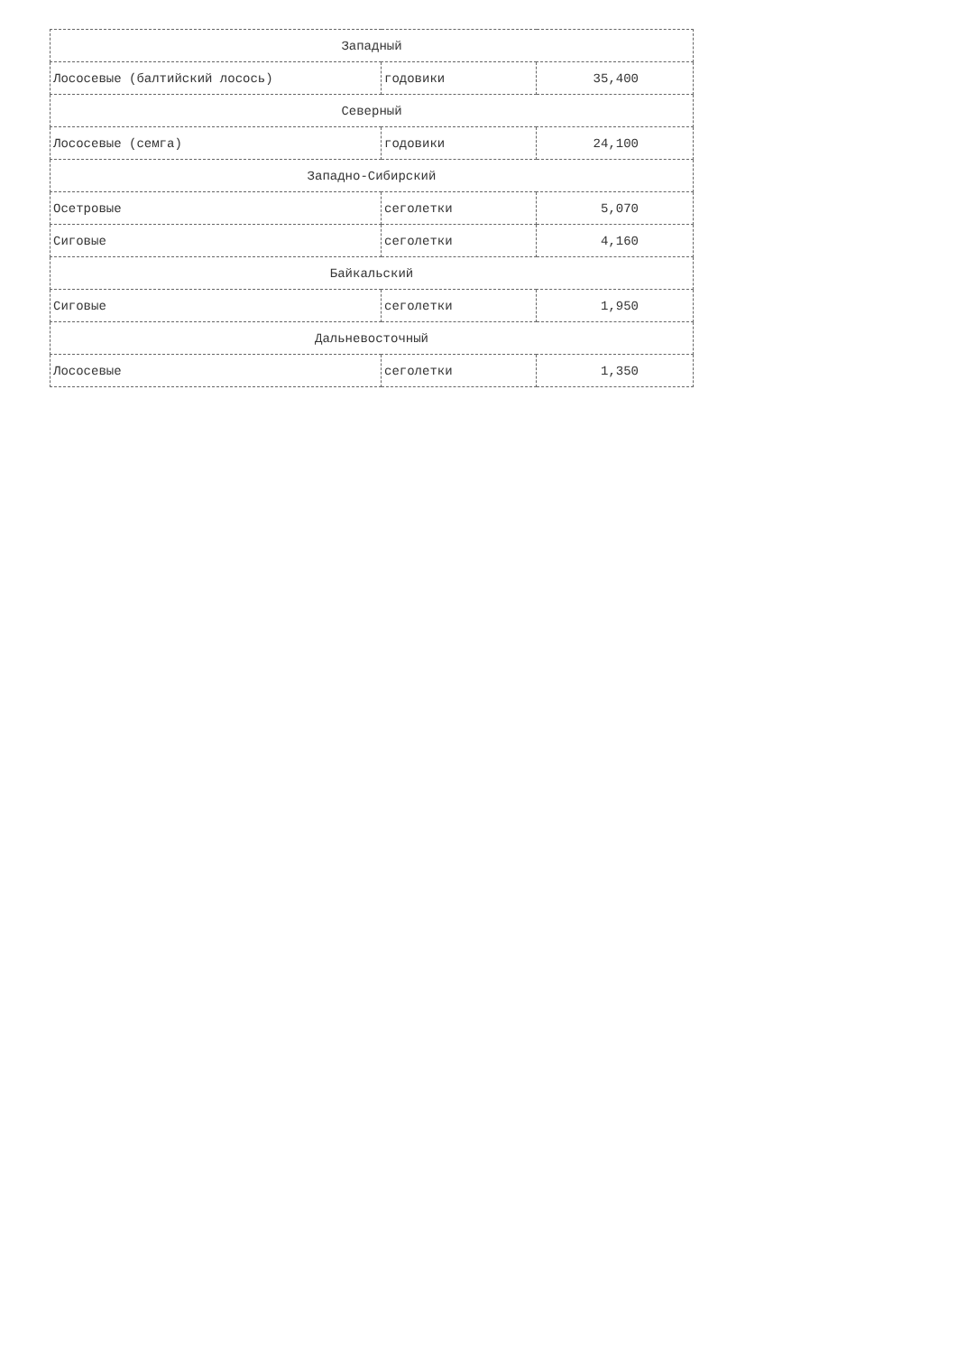| Западный | | |
| Лососевые (балтийский лосось) | годовики | 35,400 |
| Северный | | |
| Лососевые (семга) | годовики | 24,100 |
| Западно-Сибирский | | |
| Осетровые | сеголетки | 5,070 |
| Сиговые | сеголетки | 4,160 |
| Байкальский | | |
| Сиговые | сеголетки | 1,950 |
| Дальневосточный | | |
| Лососевые | сеголетки | 1,350 |